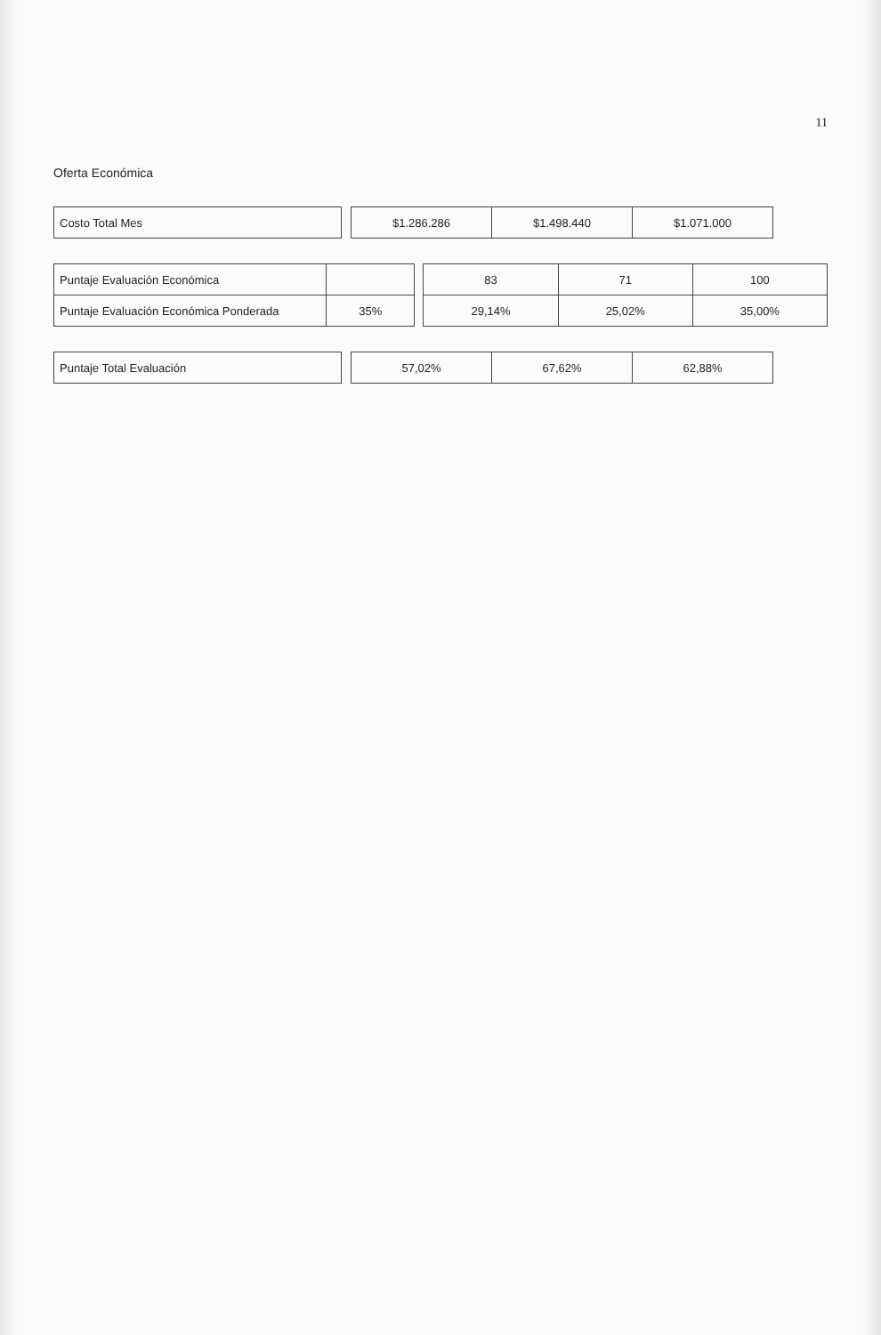11
Oferta Económica
| Costo Total Mes | | $1.286.286 | $1.498.440 | $1.071.000 |
| Puntaje Evaluación Económica | | | 83 | 71 | 100 |
| Puntaje Evaluación Económica Ponderada | 35% | | 29,14% | 25,02% | 35,00% |
| Puntaje Total Evaluación | | 57,02% | 67,62% | 62,88% |